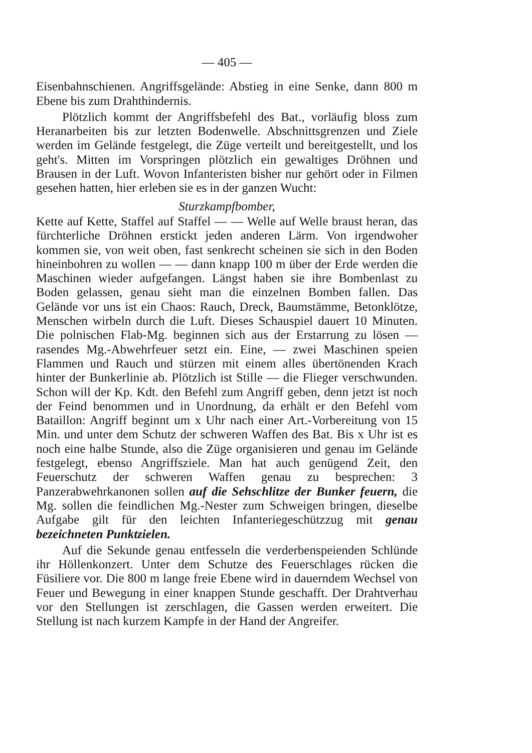— 405 —
Eisenbahnschienen. Angriffsgelände: Abstieg in eine Senke, dann 800 m Ebene bis zum Drahthindernis.
Plötzlich kommt der Angriffsbefehl des Bat., vorläufig bloss zum Heranarbeiten bis zur letzten Bodenwelle. Abschnittsgrenzen und Ziele werden im Gelände festgelegt, die Züge verteilt und bereitgestellt, und los geht's. Mitten im Vorspringen plötzlich ein gewaltiges Dröhnen und Brausen in der Luft. Wovon Infanteristen bisher nur gehört oder in Filmen gesehen hatten, hier erleben sie es in der ganzen Wucht:
Sturzkampfbomber,
Kette auf Kette, Staffel auf Staffel — — Welle auf Welle braust heran, das fürchterliche Dröhnen erstickt jeden anderen Lärm. Von irgendwoher kommen sie, von weit oben, fast senkrecht scheinen sie sich in den Boden hineinbohren zu wollen — — dann knapp 100 m über der Erde werden die Maschinen wieder aufgefangen. Längst haben sie ihre Bombenlast zu Boden gelassen, genau sieht man die einzelnen Bomben fallen. Das Gelände vor uns ist ein Chaos: Rauch, Dreck, Baumstämme, Betonklötze, Menschen wirbeln durch die Luft. Dieses Schauspiel dauert 10 Minuten. Die polnischen Flab-Mg. beginnen sich aus der Erstarrung zu lösen — rasendes Mg.-Abwehrfeuer setzt ein. Eine, — zwei Maschinen speien Flammen und Rauch und stürzen mit einem alles übertönenden Krach hinter der Bunkerlinie ab. Plötzlich ist Stille — die Flieger verschwunden. Schon will der Kp. Kdt. den Befehl zum Angriff geben, denn jetzt ist noch der Feind benommen und in Unordnung, da erhält er den Befehl vom Bataillon: Angriff beginnt um x Uhr nach einer Art.-Vorbereitung von 15 Min. und unter dem Schutz der schweren Waffen des Bat. Bis x Uhr ist es noch eine halbe Stunde, also die Züge organisieren und genau im Gelände festgelegt, ebenso Angriffsziele. Man hat auch genügend Zeit, den Feuerschutz der schweren Waffen genau zu besprechen: 3 Panzerabwehrkanonen sollen auf die Sehschlitze der Bunker feuern, die Mg. sollen die feindlichen Mg.-Nester zum Schweigen bringen, dieselbe Aufgabe gilt für den leichten Infanteriegeschützzug mit genau bezeichneten Punktzielen.
Auf die Sekunde genau entfesseln die verderbenspeienden Schlünde ihr Höllenkonzert. Unter dem Schutze des Feuerschlages rücken die Füsiliere vor. Die 800 m lange freie Ebene wird in dauerndem Wechsel von Feuer und Bewegung in einer knappen Stunde geschafft. Der Drahtverhau vor den Stellungen ist zerschlagen, die Gassen werden erweitert. Die Stellung ist nach kurzem Kampfe in der Hand der Angreifer.